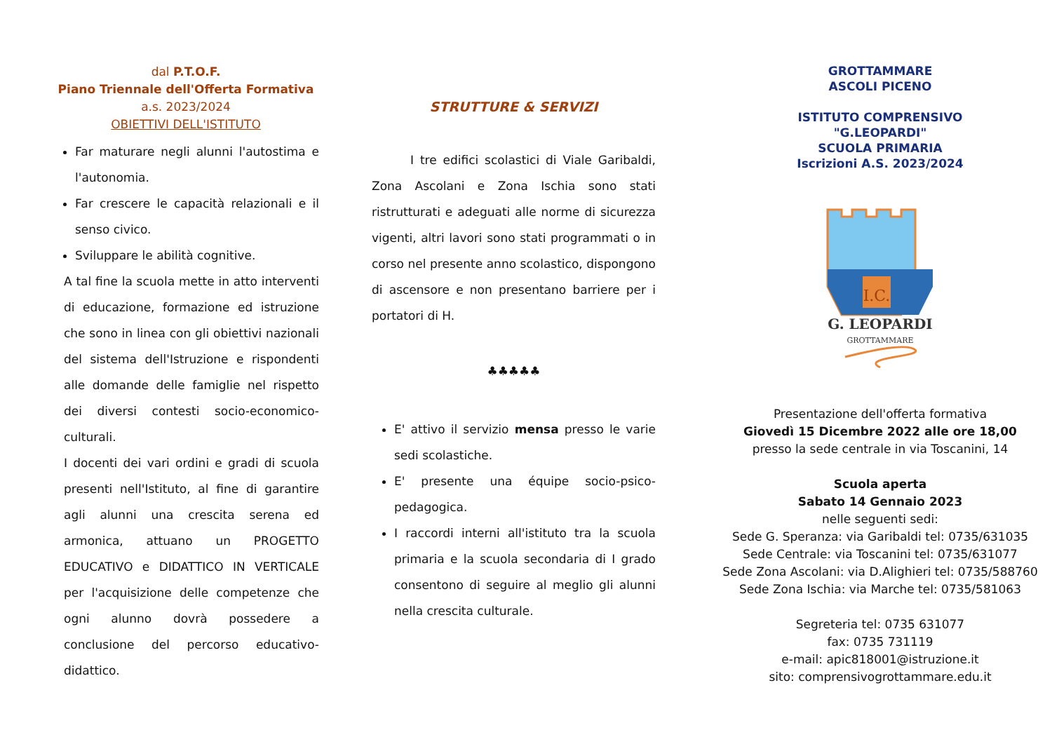dal P.T.O.F.
Piano Triennale dell'Offerta Formativa
a.s. 2023/2024
OBIETTIVI DELL'ISTITUTO
Far maturare negli alunni l'autostima e l'autonomia.
Far crescere le capacità relazionali e il senso civico.
Sviluppare le abilità cognitive.
A tal fine la scuola mette in atto interventi di educazione, formazione ed istruzione che sono in linea con gli obiettivi nazionali del sistema dell'Istruzione e rispondenti alle domande delle famiglie nel rispetto dei diversi contesti socio-economico-culturali.
I docenti dei vari ordini e gradi di scuola presenti nell'Istituto, al fine di garantire agli alunni una crescita serena ed armonica, attuano un PROGETTO EDUCATIVO e DIDATTICO IN VERTICALE per l'acquisizione delle competenze che ogni alunno dovrà possedere a conclusione del percorso educativo-didattico.
STRUTTURE & SERVIZI
I tre edifici scolastici di Viale Garibaldi, Zona Ascolani e Zona Ischia sono stati ristrutturati e adeguati alle norme di sicurezza vigenti, altri lavori sono stati programmati o in corso nel presente anno scolastico, dispongono di ascensore e non presentano barriere per i portatori di H.
♣♣♣♣♣
E' attivo il servizio mensa presso le varie sedi scolastiche.
E' presente una équipe socio-psico-pedagogica.
I raccordi interni all'istituto tra la scuola primaria e la scuola secondaria di I grado consentono di seguire al meglio gli alunni nella crescita culturale.
GROTTAMMARE
ASCOLI PICENO
ISTITUTO COMPRENSIVO
"G.LEOPARDI"
SCUOLA PRIMARIA
Iscrizioni A.S. 2023/2024
I.C.
G. LEOPARDI
GROTTAMMARE
Presentazione dell'offerta formativa
Giovedì 15 Dicembre 2022 alle ore 18,00
presso la sede centrale in via Toscanini, 14
Scuola aperta
Sabato 14 Gennaio 2023
nelle seguenti sedi:
Sede G. Speranza: via Garibaldi tel: 0735/631035
Sede Centrale: via Toscanini tel: 0735/631077
Sede Zona Ascolani: via D.Alighieri tel: 0735/588760
Sede Zona Ischia: via Marche tel: 0735/581063
Segreteria tel: 0735 631077
fax: 0735 731119
e-mail: apic818001@istruzione.it
sito: comprensivogrottammare.edu.it